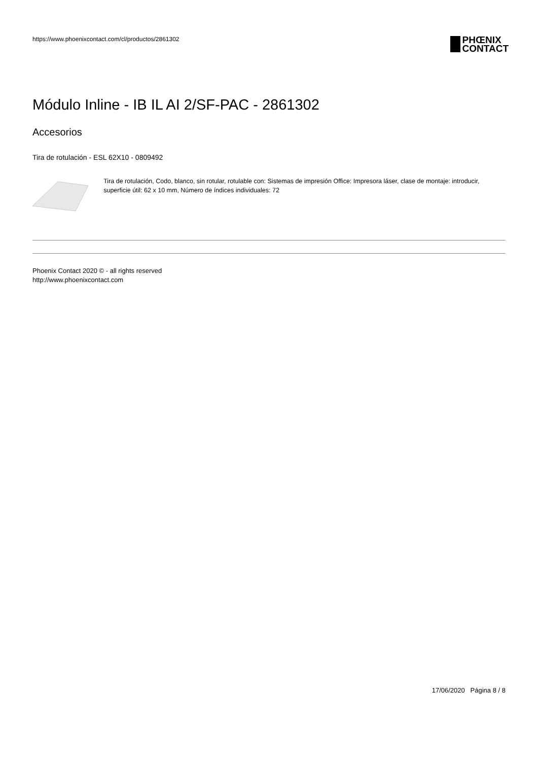https://www.phoenixcontact.com/cl/productos/2861302
PHŒNIX
CONTACT
Módulo Inline - IB IL AI 2/SF-PAC - 2861302
Accesorios
Tira de rotulación - ESL 62X10 - 0809492
Tira de rotulación, Codo, blanco, sin rotular, rotulable con: Sistemas de impresión Office: Impresora láser, clase de montaje: introducir, superficie útil: 62 x 10 mm, Número de índices individuales: 72
Phoenix Contact 2020 © - all rights reserved
http://www.phoenixcontact.com
17/06/2020 Página 8 / 8